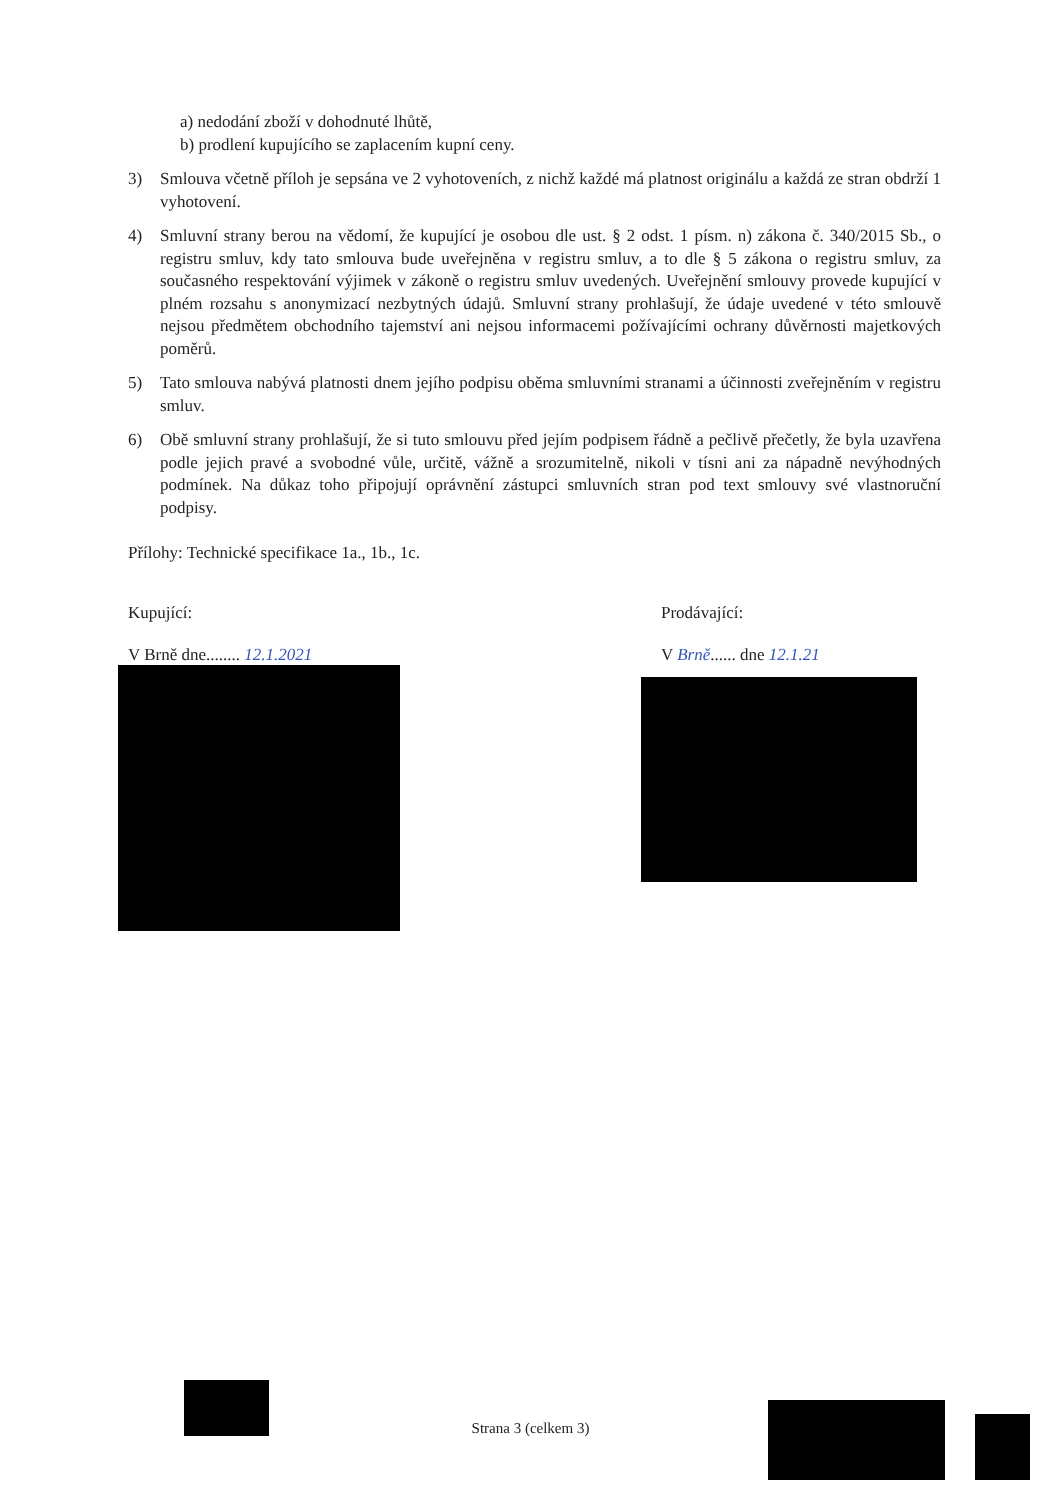a) nedodání zboží v dohodnuté lhůtě,
b) prodlení kupujícího se zaplacením kupní ceny.
3) Smlouva včetně příloh je sepsána ve 2 vyhotoveních, z nichž každé má platnost originálu a každá ze stran obdrží 1 vyhotovení.
4) Smluvní strany berou na vědomí, že kupující je osobou dle ust. § 2 odst. 1 písm. n) zákona č. 340/2015 Sb., o registru smluv, kdy tato smlouva bude uveřejněna v registru smluv, a to dle § 5 zákona o registru smluv, za současného respektování výjimek v zákoně o registru smluv uvedených. Uveřejnění smlouvy provede kupující v plném rozsahu s anonymizací nezbytných údajů. Smluvní strany prohlašují, že údaje uvedené v této smlouvě nejsou předmětem obchodního tajemství ani nejsou informacemi požívajícími ochrany důvěrnosti majetkových poměrů.
5) Tato smlouva nabývá platnosti dnem jejího podpisu oběma smluvními stranami a účinnosti zveřejněním v registru smluv.
6) Obě smluvní strany prohlašují, že si tuto smlouvu před jejím podpisem řádně a pečlivě přečetly, že byla uzavřena podle jejich pravé a svobodné vůle, určitě, vážně a srozumitelně, nikoli v tísni ani za nápadně nevýhodných podmínek. Na důkaz toho připojují oprávnění zástupci smluvních stran pod text smlouvy své vlastnoruční podpisy.
Přílohy: Technické specifikace 1a., 1b., 1c.
Kupující:
V Brně dne........ 12.1.2021
Prodávající:
V Brně...... dne 12.1.21
Strana 3 (celkem 3)